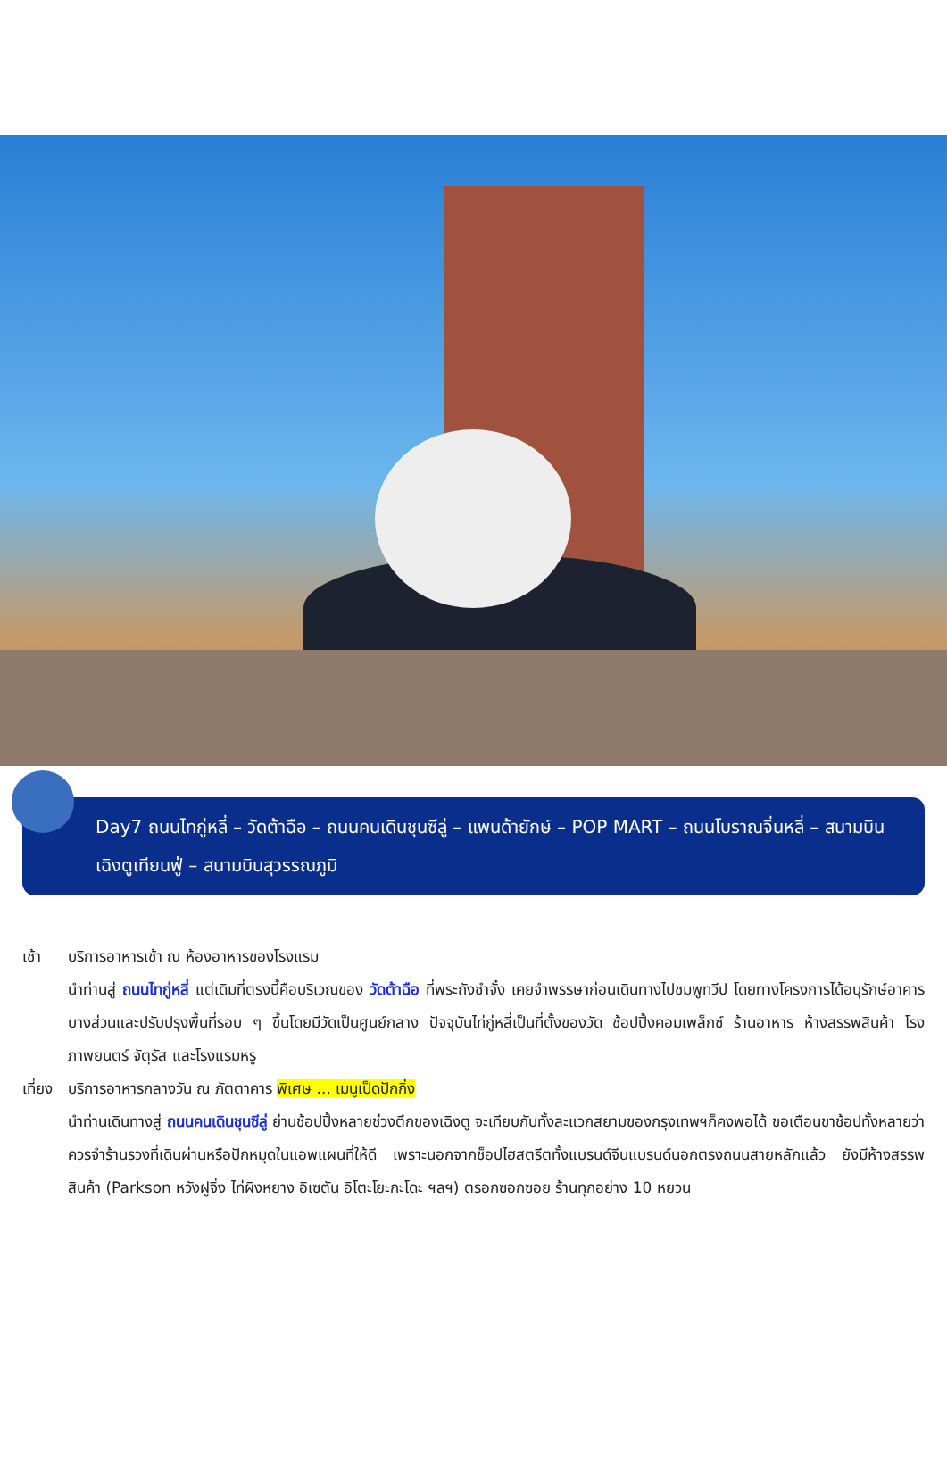Day7 ถนนไทกู่หลี่ – วัดต้าฉือ – ถนนคนเดินชุนซีลู่ – แพนด้ายักษ์ – POP MART – ถนนโบราณจิ่นหลี่ – สนามบินเฉิงตูเทียนฟู่ – สนามบินสุวรรณภูมิ
เช้า บริการอาหารเช้า ณ ห้องอาหารของโรงแรม
นำท่านสู่ ถนนไทกู่หลี่ แต่เดิมที่ตรงนี้คือบริเวณของ วัดต้าฉือ ที่พระถังซำจั๋ง เคยจำพรรษาก่อนเดินทางไปชมพูทวีป โดยทางโครงการได้อนุรักษ์อาคารบางส่วนและปรับปรุงพื้นที่รอบ ๆ ขึ้นโดยมีวัดเป็นศูนย์กลาง ปัจจุบันไท่กู่หลี่เป็นที่ตั้งของวัด ช้อปปิ้งคอมเพล็กซ์ ร้านอาหาร ห้างสรรพสินค้า โรงภาพยนตร์ จัตุรัส และโรงแรมหรู
เที่ยง
บริการอาหารกลางวัน ณ ภัตตาคาร พิเศษ ... เมนูเป็ดปักกิ่ง
นำท่านเดินทางสู่ ถนนคนเดินชุนซีลู่ ย่านช้อปปิ้งหลายช่วงตึกของเฉิงตู จะเทียบกับทั้งละแวกสยามของกรุงเทพฯก็คงพอได้ ขอเตือนขาช้อปทั้งหลายว่า ควรจำร้านรวงที่เดินผ่านหรือปักหมุดในแอพแผนที่ให้ดี เพราะนอกจากช็อปไฮสตรีตทั้งแบรนด์จีนแบรนด์นอกตรงถนนสายหลักแล้ว ยังมีห้างสรรพสินค้า (Parkson หวังฝูจิ่ง ไท่ผิงหยาง อิเซตัน อิโตะโยะกะโดะ ฯลฯ) ตรอกซอกซอย ร้านทุกอย่าง 10 หยวน